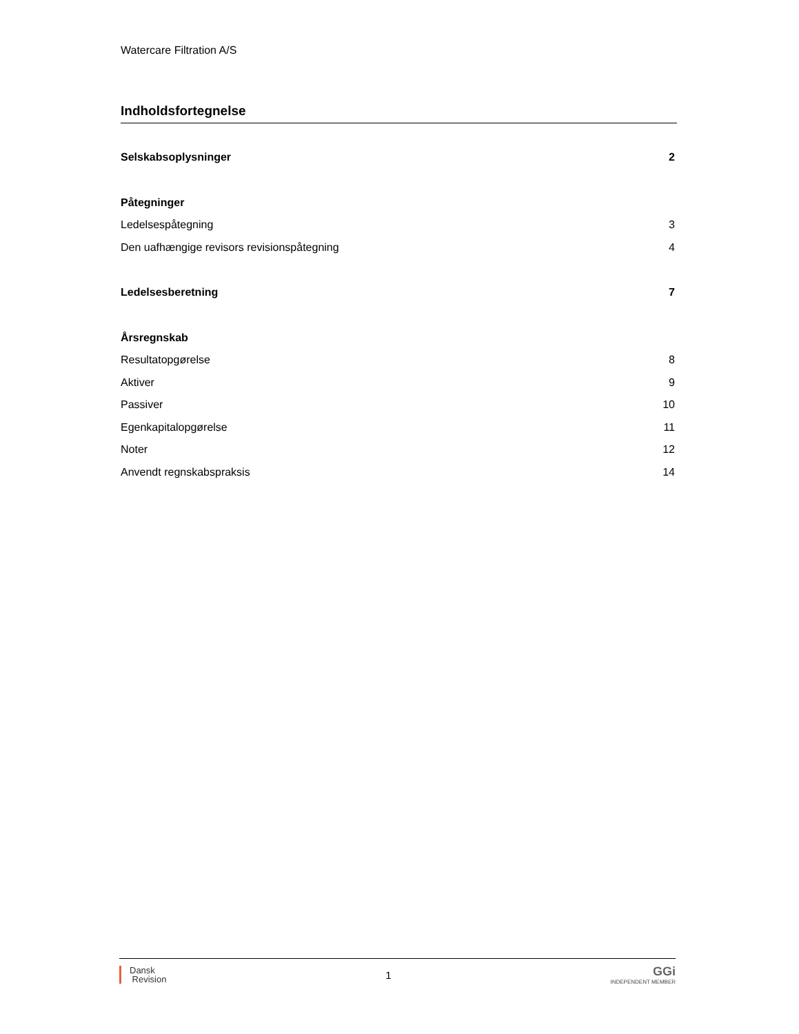Watercare Filtration A/S
Indholdsfortegnelse
Selskabsoplysninger 2
Påtegninger
Ledelsespåtegning 3
Den uafhængige revisors revisionspåtegning 4
Ledelsesberetning 7
Årsregnskab
Resultatopgørelse 8
Aktiver 9
Passiver 10
Egenkapitalopgørelse 11
Noter 12
Anvendt regnskabspraksis 14
Dansk
Revision
1
GGi
INDEPENDENT MEMBER